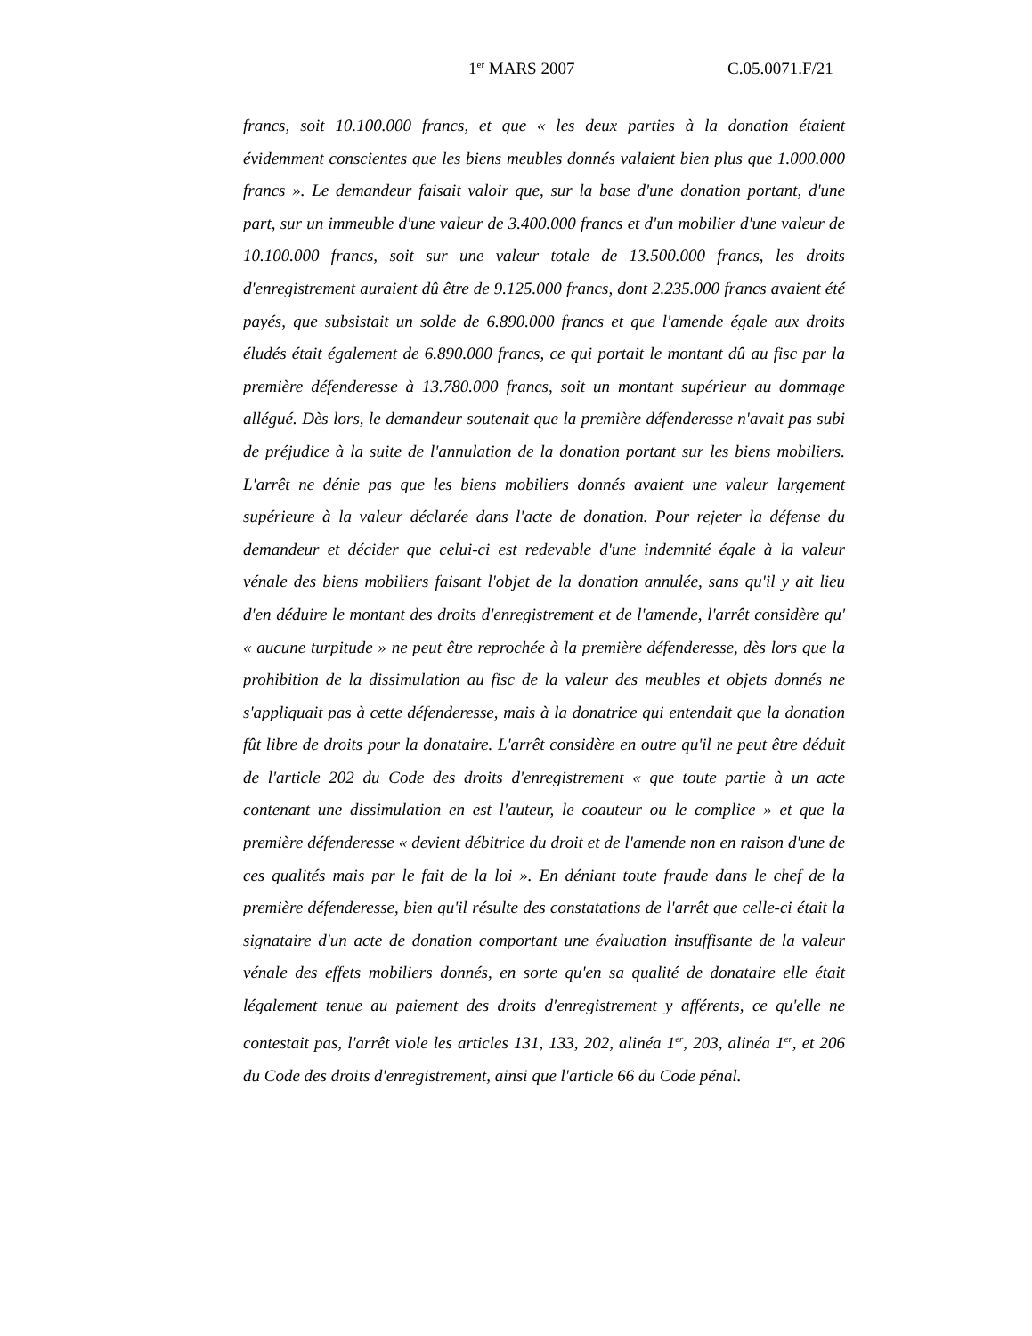1<sup>er</sup> MARS 2007 C.05.0071.F/21
francs, soit 10.100.000 francs, et que « les deux parties à la donation étaient évidemment conscientes que les biens meubles donnés valaient bien plus que 1.000.000 francs ». Le demandeur faisait valoir que, sur la base d'une donation portant, d'une part, sur un immeuble d'une valeur de 3.400.000 francs et d'un mobilier d'une valeur de 10.100.000 francs, soit sur une valeur totale de 13.500.000 francs, les droits d'enregistrement auraient dû être de 9.125.000 francs, dont 2.235.000 francs avaient été payés, que subsistait un solde de 6.890.000 francs et que l'amende égale aux droits éludés était également de 6.890.000 francs, ce qui portait le montant dû au fisc par la première défenderesse à 13.780.000 francs, soit un montant supérieur au dommage allégué. Dès lors, le demandeur soutenait que la première défenderesse n'avait pas subi de préjudice à la suite de l'annulation de la donation portant sur les biens mobiliers. L'arrêt ne dénie pas que les biens mobiliers donnés avaient une valeur largement supérieure à la valeur déclarée dans l'acte de donation. Pour rejeter la défense du demandeur et décider que celui-ci est redevable d'une indemnité égale à la valeur vénale des biens mobiliers faisant l'objet de la donation annulée, sans qu'il y ait lieu d'en déduire le montant des droits d'enregistrement et de l'amende, l'arrêt considère qu' « aucune turpitude » ne peut être reprochée à la première défenderesse, dès lors que la prohibition de la dissimulation au fisc de la valeur des meubles et objets donnés ne s'appliquait pas à cette défenderesse, mais à la donatrice qui entendait que la donation fût libre de droits pour la donataire. L'arrêt considère en outre qu'il ne peut être déduit de l'article 202 du Code des droits d'enregistrement « que toute partie à un acte contenant une dissimulation en est l'auteur, le coauteur ou le complice » et que la première défenderesse « devient débitrice du droit et de l'amende non en raison d'une de ces qualités mais par le fait de la loi ». En déniant toute fraude dans le chef de la première défenderesse, bien qu'il résulte des constatations de l'arrêt que celle-ci était la signataire d'un acte de donation comportant une évaluation insuffisante de la valeur vénale des effets mobiliers donnés, en sorte qu'en sa qualité de donataire elle était légalement tenue au paiement des droits d'enregistrement y afférents, ce qu'elle ne contestait pas, l'arrêt viole les articles 131, 133, 202, alinéa 1<sup>er</sup>, 203, alinéa 1<sup>er</sup>, et 206 du Code des droits d'enregistrement, ainsi que l'article 66 du Code pénal.